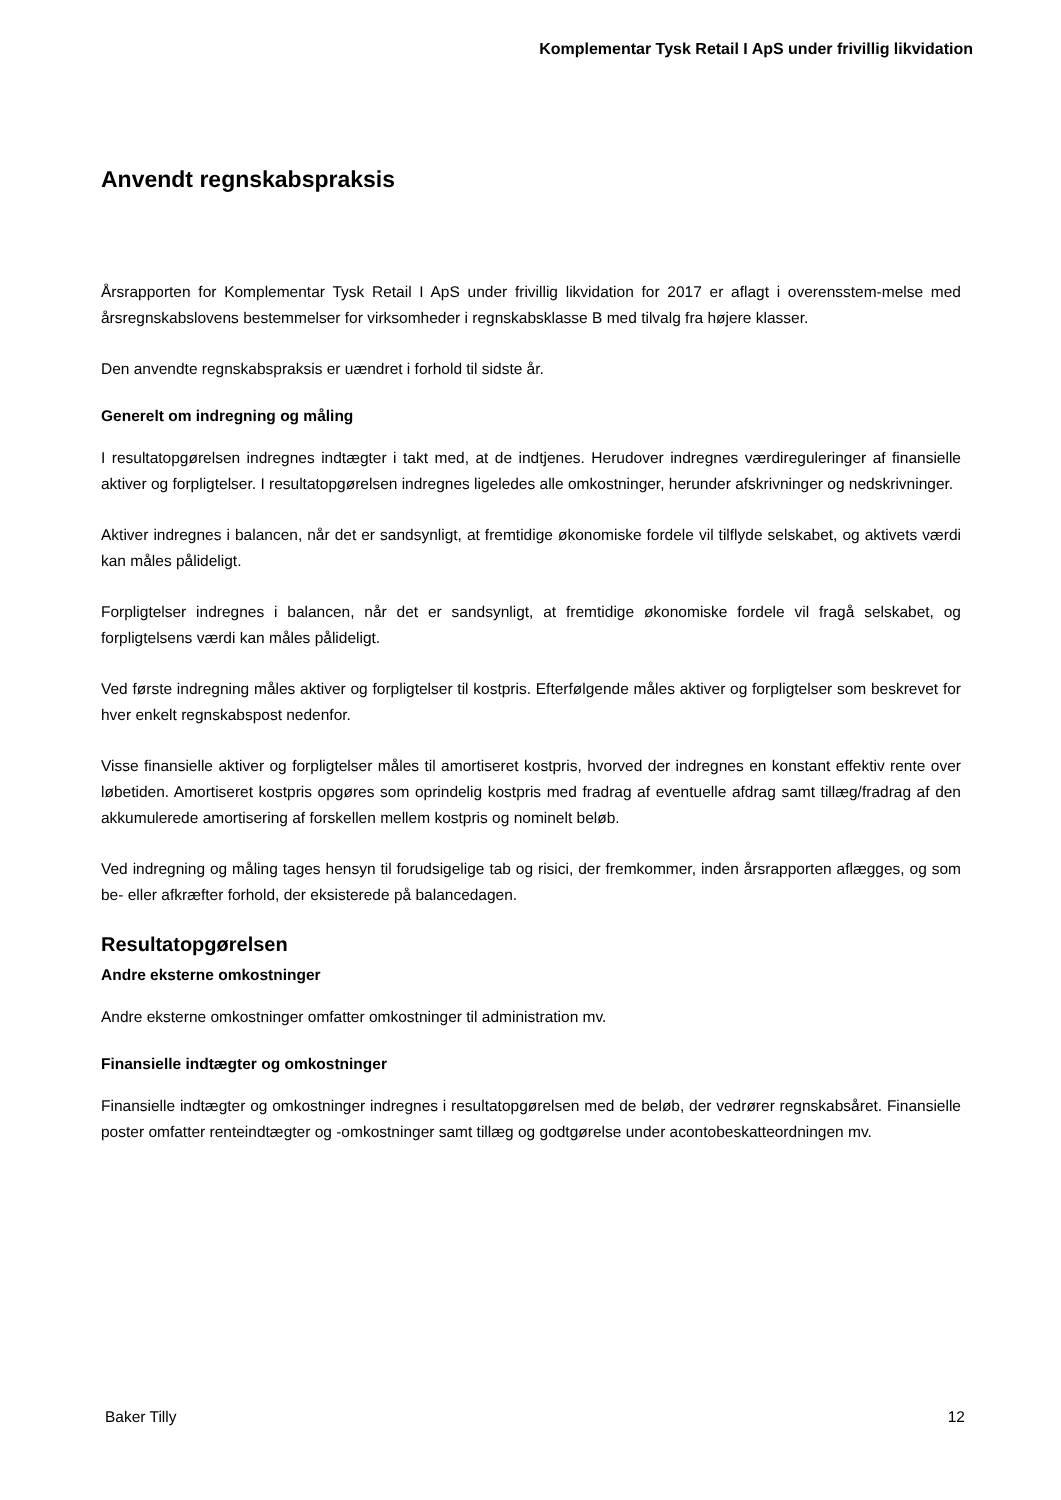Komplementar Tysk Retail I ApS under frivillig likvidation
Anvendt regnskabspraksis
Årsrapporten for Komplementar Tysk Retail I ApS under frivillig likvidation for 2017 er aflagt i overensstem-melse med årsregnskabslovens bestemmelser for virksomheder i regnskabsklasse B med tilvalg fra højere klasser.
Den anvendte regnskabspraksis er uændret i forhold til sidste år.
Generelt om indregning og måling
I resultatopgørelsen indregnes indtægter i takt med, at de indtjenes. Herudover indregnes værdireguleringer af finansielle aktiver og forpligtelser. I resultatopgørelsen indregnes ligeledes alle omkostninger, herunder afskrivninger og nedskrivninger.
Aktiver indregnes i balancen, når det er sandsynligt, at fremtidige økonomiske fordele vil tilflyde selskabet, og aktivets værdi kan måles pålideligt.
Forpligtelser indregnes i balancen, når det er sandsynligt, at fremtidige økonomiske fordele vil fragå selskabet, og forpligtelsens værdi kan måles pålideligt.
Ved første indregning måles aktiver og forpligtelser til kostpris. Efterfølgende måles aktiver og forpligtelser som beskrevet for hver enkelt regnskabspost nedenfor.
Visse finansielle aktiver og forpligtelser måles til amortiseret kostpris, hvorved der indregnes en konstant effektiv rente over løbetiden. Amortiseret kostpris opgøres som oprindelig kostpris med fradrag af eventuelle afdrag samt tillæg/fradrag af den akkumulerede amortisering af forskellen mellem kostpris og nominelt beløb.
Ved indregning og måling tages hensyn til forudsigelige tab og risici, der fremkommer, inden årsrapporten aflægges, og som be- eller afkræfter forhold, der eksisterede på balancedagen.
Resultatopgørelsen
Andre eksterne omkostninger
Andre eksterne omkostninger omfatter omkostninger til administration mv.
Finansielle indtægter og omkostninger
Finansielle indtægter og omkostninger indregnes i resultatopgørelsen med de beløb, der vedrører regnskabsåret. Finansielle poster omfatter renteindtægter og -omkostninger samt tillæg og godtgørelse under acontobeskatteordningen mv.
Baker Tilly 12